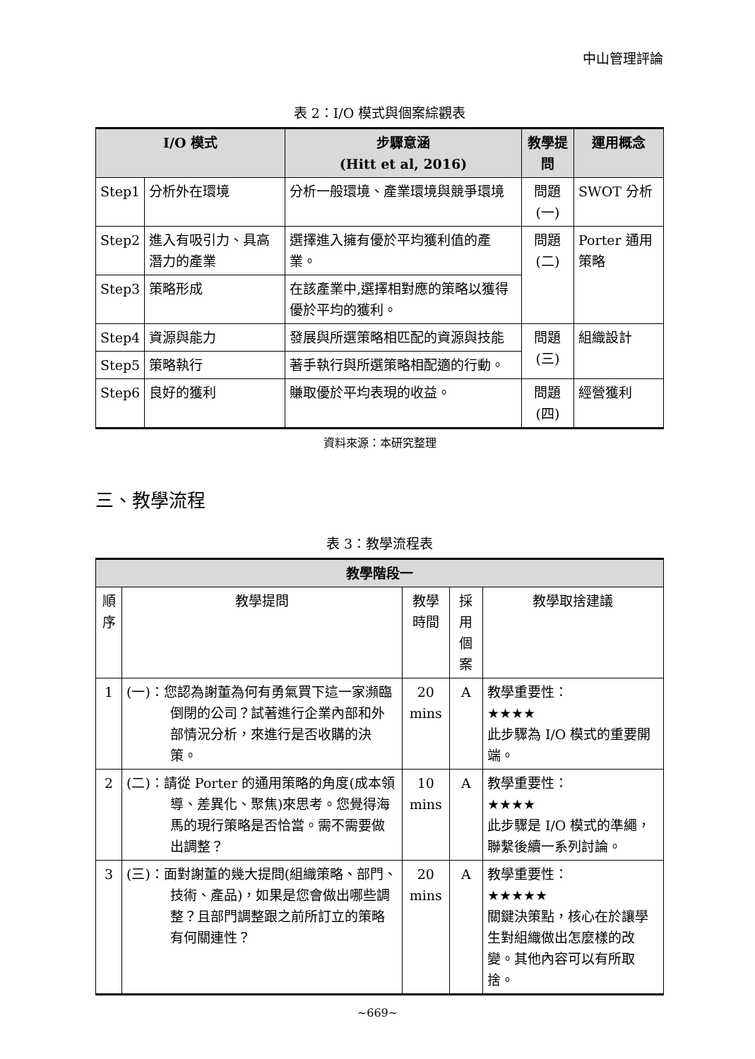中山管理評論
表 2：I/O 模式與個案綜觀表
| I/O 模式 | | 步驟意涵 (Hitt et al, 2016) | 教學提問 | 運用概念 |
| --- | --- | --- | --- | --- |
| Step1 | 分析外在環境 | 分析一般環境、產業環境與競爭環境 | 問題(一) | SWOT 分析 |
| Step2 | 進入有吸引力、具高潛力的產業 | 選擇進入擁有優於平均獲利值的產業。 | 問題(二) | Porter 通用策略 |
| Step3 | 策略形成 | 在該產業中,選擇相對應的策略以獲得優於平均的獲利。 | | |
| Step4 | 資源與能力 | 發展與所選策略相匹配的資源與技能 | 問題(三) | 組織設計 |
| Step5 | 策略執行 | 著手執行與所選策略相配適的行動。 | | |
| Step6 | 良好的獲利 | 賺取優於平均表現的收益。 | 問題(四) | 經營獲利 |
資料來源：本研究整理
三、教學流程
表 3：教學流程表
| 教學階段一 | | | | |
| --- | --- | --- | --- | --- |
| 順序 | 教學提問 | 教學時間 | 採用個案 | 教學取捨建議 |
| 1 | (一)：您認為謝董為何有勇氣買下這一家瀕臨倒閉的公司？試著進行企業內部和外部情況分析，來進行是否收購的決策。 | 20 mins | A | 教學重要性： ★★★★ 此步驟為 I/O 模式的重要開端。 |
| 2 | (二)：請從 Porter 的通用策略的角度(成本領導、差異化、聚焦)來思考。您覺得海馬的現行策略是否恰當。需不需要做出調整？ | 10 mins | A | 教學重要性： ★★★★ 此步驟是 I/O 模式的準繩，聯繫後續一系列討論。 |
| 3 | (三)：面對謝董的幾大提問(組織策略、部門、技術、產品)，如果是您會做出哪些調整？且部門調整跟之前所訂立的策略有何關連性？ | 20 mins | A | 教學重要性： ★★★★★ 關鍵決策點，核心在於讓學生對組織做出怎麼樣的改變。其他內容可以有所取捨。 |
~669~